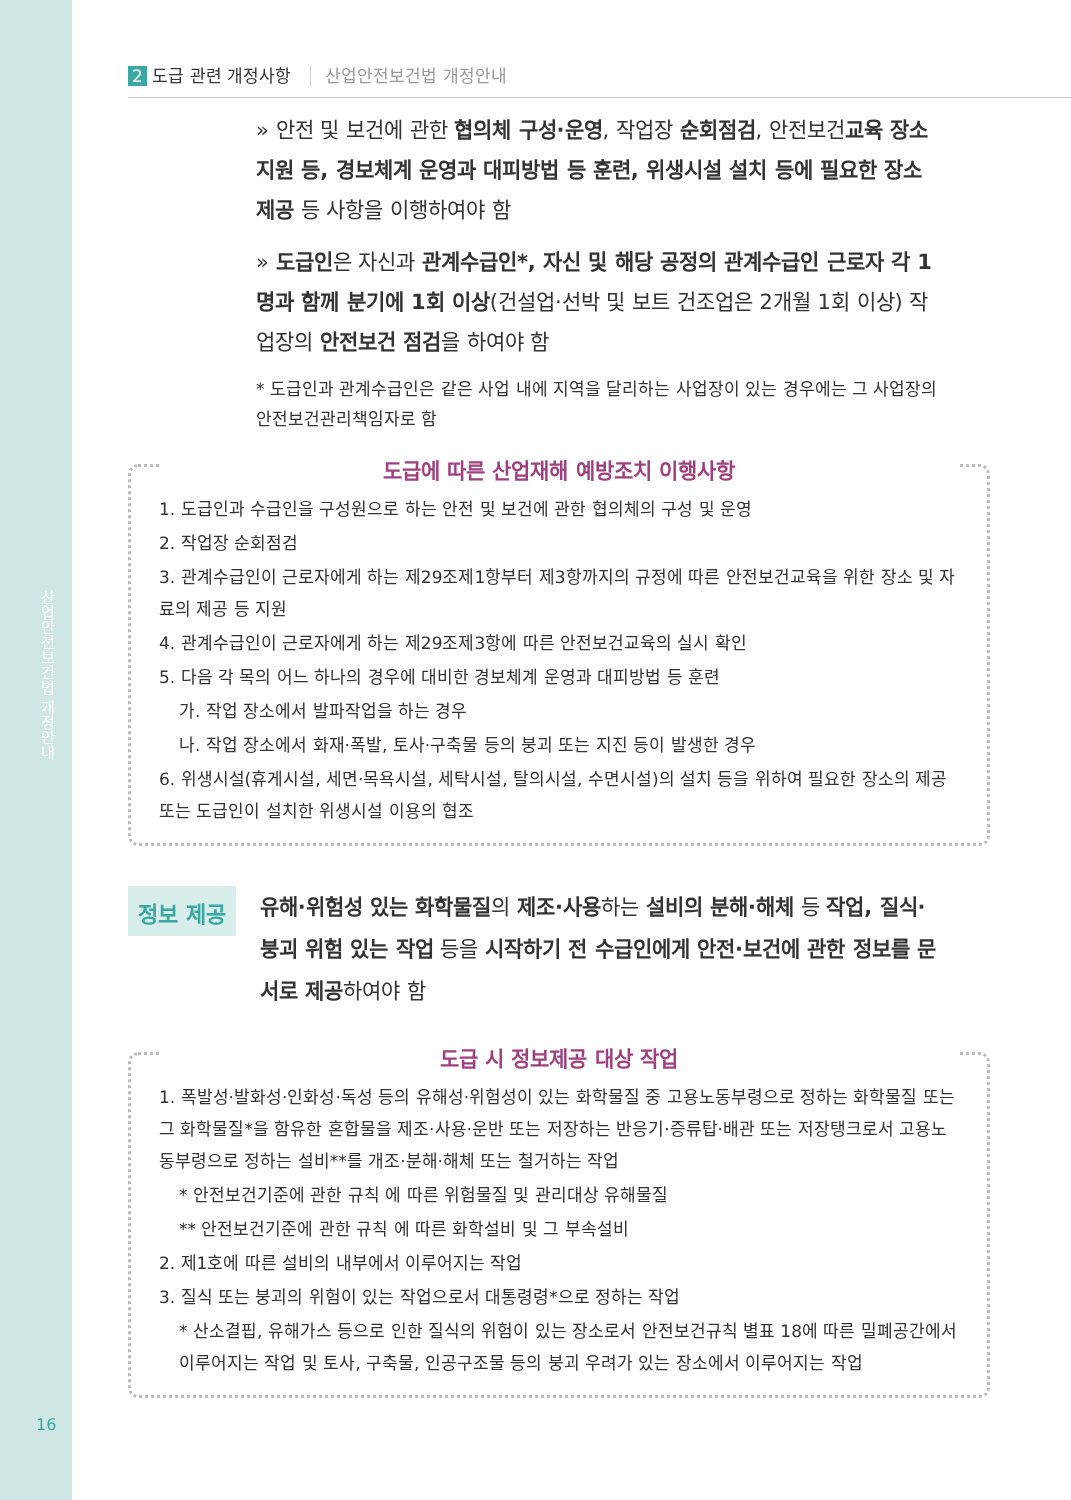산업안전보건법 개정안내
16
2 도급 관련 개정사항 산업안전보건법 개정안내
» 안전 및 보건에 관한 협의체 구성·운영, 작업장 순회점검, 안전보건교육 장소 지원 등, 경보체계 운영과 대피방법 등 훈련, 위생시설 설치 등에 필요한 장소 제공 등 사항을 이행하여야 함
» 도급인은 자신과 관계수급인*, 자신 및 해당 공정의 관계수급인 근로자 각 1명과 함께 분기에 1회 이상(건설업·선박 및 보트 건조업은 2개월 1회 이상) 작업장의 안전보건 점검을 하여야 함
* 도급인과 관계수급인은 같은 사업 내에 지역을 달리하는 사업장이 있는 경우에는 그 사업장의 안전보건관리책임자로 함
도급에 따른 산업재해 예방조치 이행사항
1. 도급인과 수급인을 구성원으로 하는 안전 및 보건에 관한 협의체의 구성 및 운영
2. 작업장 순회점검
3. 관계수급인이 근로자에게 하는 제29조제1항부터 제3항까지의 규정에 따른 안전보건교육을 위한 장소 및 자료의 제공 등 지원
4. 관계수급인이 근로자에게 하는 제29조제3항에 따른 안전보건교육의 실시 확인
5. 다음 각 목의 어느 하나의 경우에 대비한 경보체계 운영과 대피방법 등 훈련
가. 작업 장소에서 발파작업을 하는 경우
나. 작업 장소에서 화재·폭발, 토사·구축물 등의 붕괴 또는 지진 등이 발생한 경우
6. 위생시설(휴게시설, 세면·목욕시설, 세탁시설, 탈의시설, 수면시설)의 설치 등을 위하여 필요한 장소의 제공 또는 도급인이 설치한 위생시설 이용의 협조
정보 제공
유해·위험성 있는 화학물질의 제조·사용하는 설비의 분해·해체 등 작업, 질식·붕괴 위험 있는 작업 등을 시작하기 전 수급인에게 안전·보건에 관한 정보를 문서로 제공하여야 함
도급 시 정보제공 대상 작업
1. 폭발성·발화성·인화성·독성 등의 유해성·위험성이 있는 화학물질 중 고용노동부령으로 정하는 화학물질 또는 그 화학물질*을 함유한 혼합물을 제조·사용·운반 또는 저장하는 반응기·증류탑·배관 또는 저장탱크로서 고용노동부령으로 정하는 설비**를 개조·분해·해체 또는 철거하는 작업
* 안전보건기준에 관한 규칙 에 따른 위험물질 및 관리대상 유해물질
** 안전보건기준에 관한 규칙 에 따른 화학설비 및 그 부속설비
2. 제1호에 따른 설비의 내부에서 이루어지는 작업
3. 질식 또는 붕괴의 위험이 있는 작업으로서 대통령령*으로 정하는 작업
* 산소결핍, 유해가스 등으로 인한 질식의 위험이 있는 장소로서 안전보건규칙 별표 18에 따른 밀폐공간에서 이루어지는 작업 및 토사, 구축물, 인공구조물 등의 붕괴 우려가 있는 장소에서 이루어지는 작업